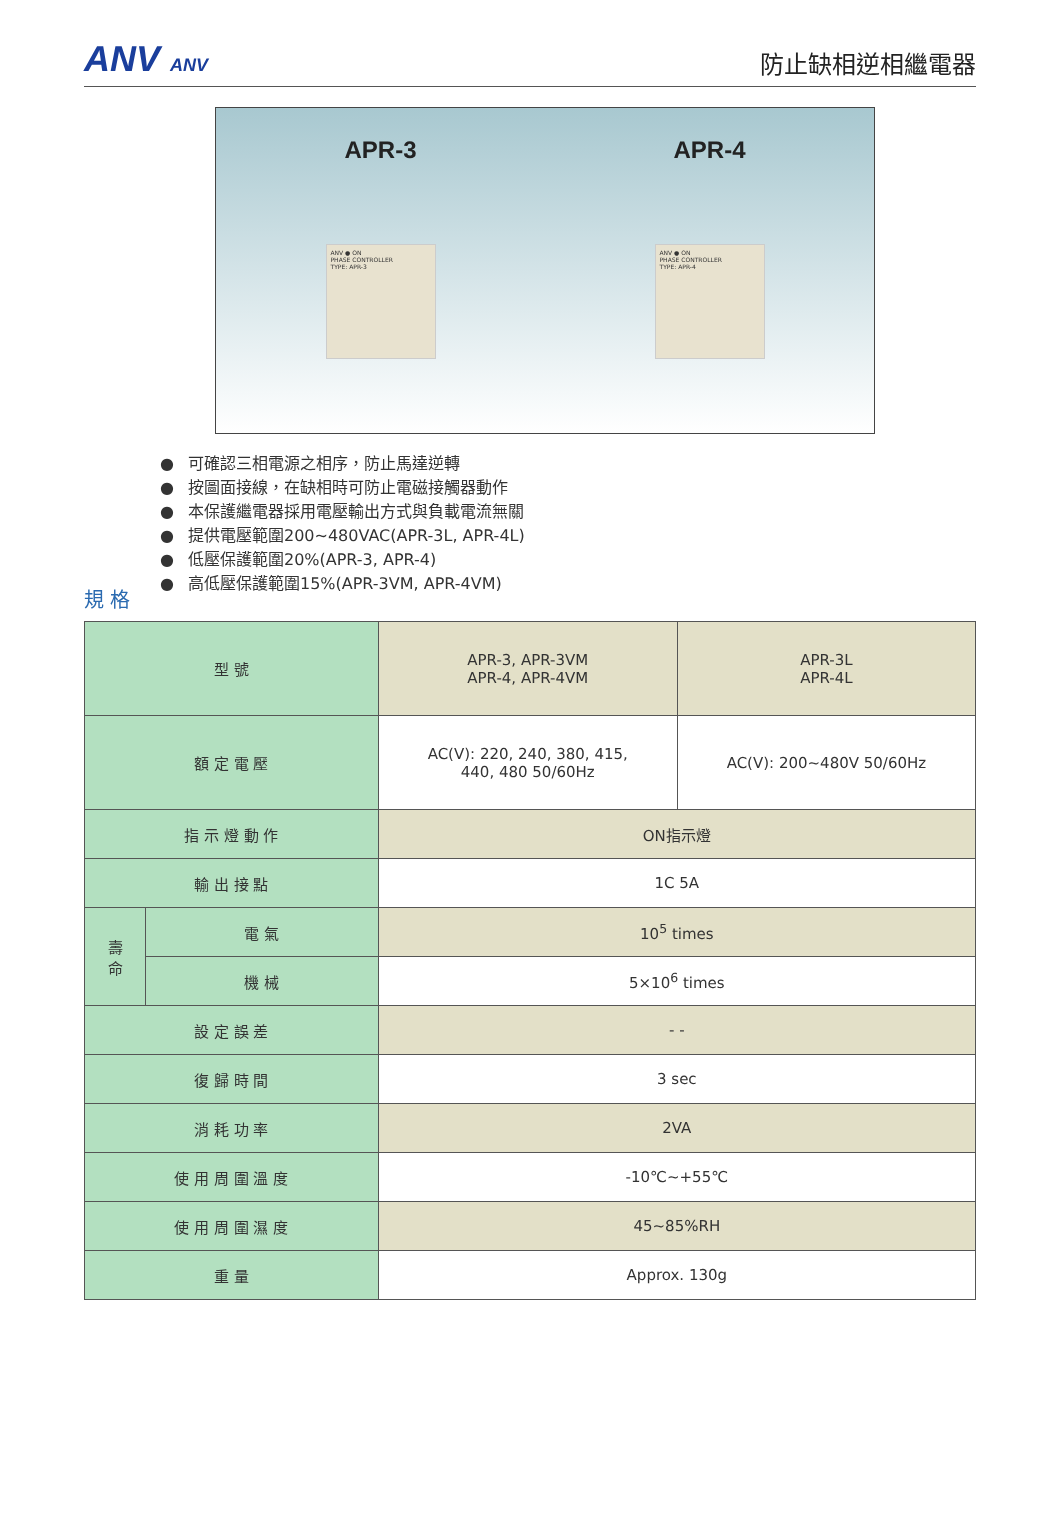ANV ANV
防止缺相逆相繼電器
APR-3
ANV ● ON
PHASE CONTROLLER
TYPE: APR-3
APR-4
ANV ● ON
PHASE CONTROLLER
TYPE: APR-4
可確認三相電源之相序，防止馬達逆轉
按圖面接線，在缺相時可防止電磁接觸器動作
本保護繼電器採用電壓輸出方式與負載電流無關
提供電壓範圍200~480VAC(APR-3L, APR-4L)
低壓保護範圍20%(APR-3, APR-4)
高低壓保護範圍15%(APR-3VM, APR-4VM)
規 格
| 型 號 | | APR-3, APR-3VM APR-4, APR-4VM | APR-3L APR-4L |
| 額 定 電 壓 | | AC(V): 220, 240, 380, 415, 440, 480 50/60Hz | AC(V): 200~480V 50/60Hz |
| 指 示 燈 動 作 | | ON指示燈 | |
| 輸 出 接 點 | | 1C 5A | |
| 壽 命 | 電 氣 | 10<sup>5</sup> times | |
| | 機 械 | 5×10<sup>6</sup> times | |
| 設 定 誤 差 | | - - | |
| 復 歸 時 間 | | 3 sec | |
| 消 耗 功 率 | | 2VA | |
| 使 用 周 圍 溫 度 | | -10℃~+55℃ | |
| 使 用 周 圍 濕 度 | | 45~85%RH | |
| 重 量 | | Approx. 130g | |